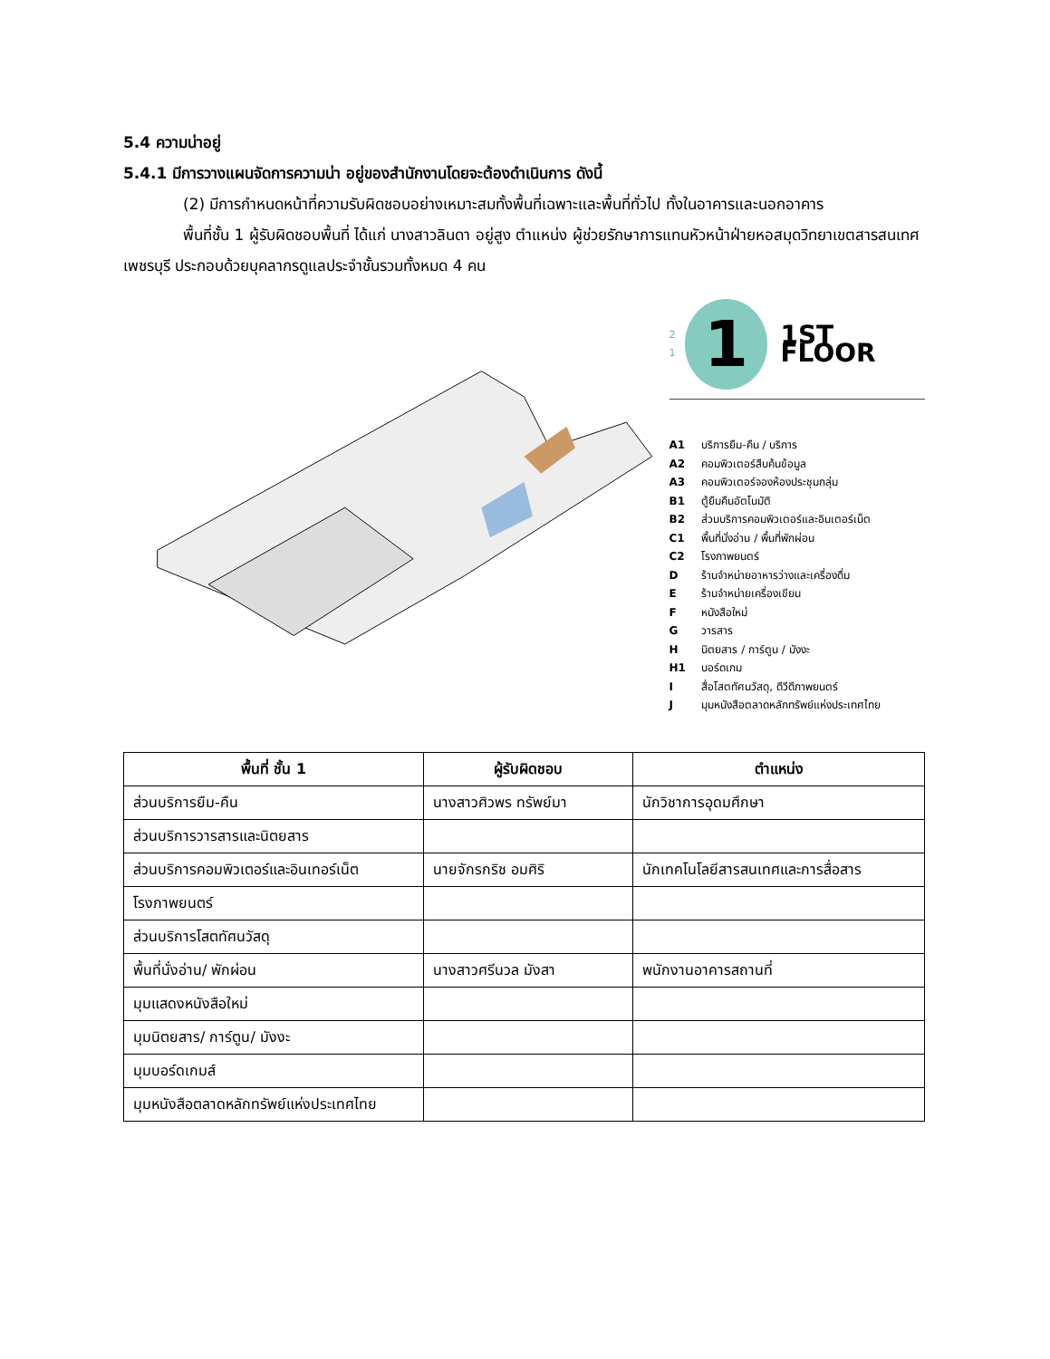5.4 ความน่าอยู่
5.4.1 มีการวางแผนจัดการความน่า อยู่ของสำนักงานโดยจะต้องดำเนินการ ดังนี้
(2) มีการกำหนดหน้าที่ความรับผิดชอบอย่างเหมาะสมทั้งพื้นที่เฉพาะและพื้นที่ทั่วไป ทั้งในอาคารและนอกอาคาร
พื้นที่ชั้น 1 ผู้รับผิดชอบพื้นที่ ได้แก่ นางสาวลินดา อยู่สูง ตำแหน่ง ผู้ช่วยรักษาการแทนหัวหน้าฝ่ายหอสมุดวิทยาเขตสารสนเทศเพชรบุรี ประกอบด้วยบุคลากรดูแลประจำชั้นรวมทั้งหมด 4 คน
2
1 1 1ST FLOOR
A1 บริการยืม-คืน / บริการ
A2 คอมพิวเตอร์สืบค้นข้อมูล
A3 คอมพิวเตอร์จองห้องประชุมกลุ่ม
B1 ตู้ยืมคืนอัตโนมัติ
B2 ส่วนบริการคอมพิวเตอร์และอินเตอร์เน็ต
C1 พื้นที่นั่งอ่าน / พื้นที่พักผ่อน
C2 โรงภาพยนตร์
D ร้านจำหน่ายอาหารว่างและเครื่องดื่ม
E ร้านจำหน่ายเครื่องเขียน
F หนังสือใหม่
G วารสาร
H นิตยสาร / การ์ตูน / มังงะ
H1 บอร์ดเกม
I สื่อโสตทัศนวัสดุ, ดีวีดีภาพยนตร์
J มุมหนังสือตลาดหลักทรัพย์แห่งประเทศไทย
| พื้นที่ ชั้น 1 | ผู้รับผิดชอบ | ตำแหน่ง |
| --- | --- | --- |
| ส่วนบริการยืม-คืน | นางสาวศิวพร ทรัพย์มา | นักวิชาการอุดมศึกษา |
| ส่วนบริการวารสารและนิตยสาร | | |
| ส่วนบริการคอมพิวเตอร์และอินเทอร์เน็ต | นายจักรกริช อมศิริ | นักเทคโนโลยีสารสนเทศและการสื่อสาร |
| โรงภาพยนตร์ | | |
| ส่วนบริการโสตทัศนวัสดุ | | |
| พื้นที่นั่งอ่าน/ พักผ่อน | นางสาวศรีนวล มังสา | พนักงานอาคารสถานที่ |
| มุมแสดงหนังสือใหม่ | | |
| มุมนิตยสาร/ การ์ตูน/ มังงะ | | |
| มุมบอร์ดเกมส์ | | |
| มุมหนังสือตลาดหลักทรัพย์แห่งประเทศไทย | | |